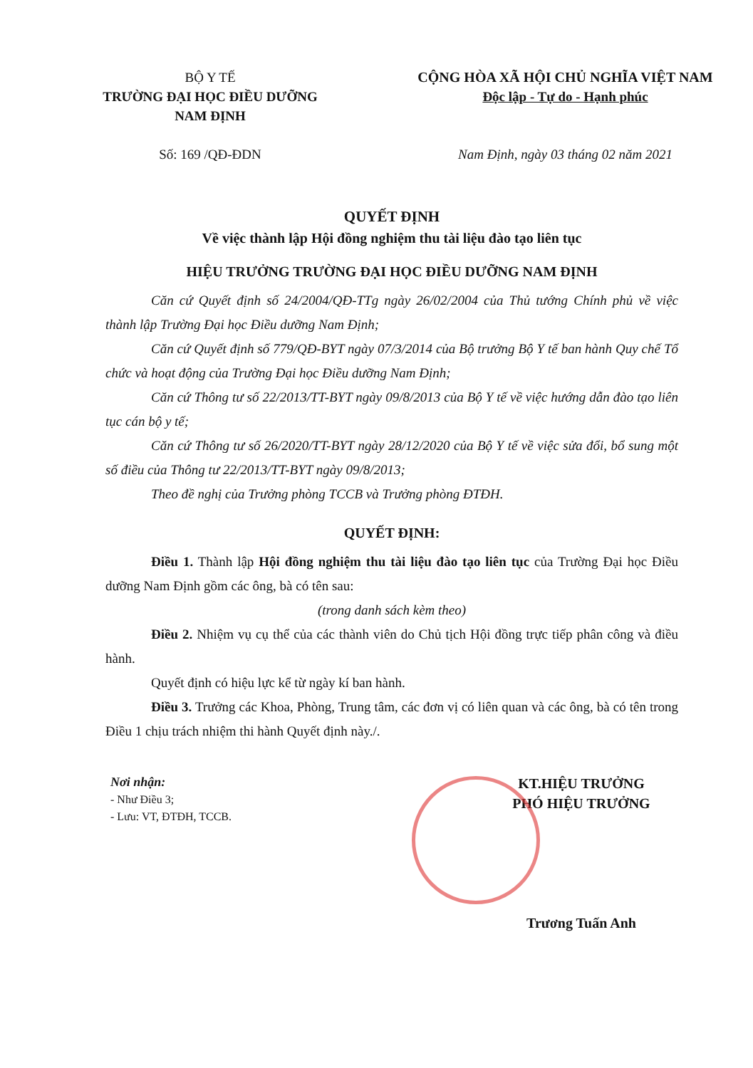BỘ Y TẾ
TRƯỜNG ĐẠI HỌC ĐIỀU DƯỠNG
NAM ĐỊNH
Số: 169 /QĐ-ĐDN
CỘNG HÒA XÃ HỘI CHỦ NGHĨA VIỆT NAM
Độc lập - Tự do - Hạnh phúc
Nam Định, ngày 03 tháng 02 năm 2021
QUYẾT ĐỊNH
Về việc thành lập Hội đồng nghiệm thu tài liệu đào tạo liên tục
HIỆU TRƯỞNG TRƯỜNG ĐẠI HỌC ĐIỀU DƯỠNG NAM ĐỊNH
Căn cứ Quyết định số 24/2004/QĐ-TTg ngày 26/02/2004 của Thủ tướng Chính phủ về việc thành lập Trường Đại học Điều dưỡng Nam Định;
Căn cứ Quyết định số 779/QĐ-BYT ngày 07/3/2014 của Bộ trưởng Bộ Y tế ban hành Quy chế Tổ chức và hoạt động của Trường Đại học Điều dưỡng Nam Định;
Căn cứ Thông tư số 22/2013/TT-BYT ngày 09/8/2013 của Bộ Y tế về việc hướng dẫn đào tạo liên tục cán bộ y tế;
Căn cứ Thông tư số 26/2020/TT-BYT ngày 28/12/2020 của Bộ Y tế về việc sửa đổi, bổ sung một số điều của Thông tư 22/2013/TT-BYT ngày 09/8/2013;
Theo đề nghị của Trưởng phòng TCCB và Trưởng phòng ĐTĐH.
QUYẾT ĐỊNH:
Điều 1. Thành lập Hội đồng nghiệm thu tài liệu đào tạo liên tục của Trường Đại học Điều dưỡng Nam Định gồm các ông, bà có tên sau:
(trong danh sách kèm theo)
Điều 2. Nhiệm vụ cụ thể của các thành viên do Chủ tịch Hội đồng trực tiếp phân công và điều hành.
Quyết định có hiệu lực kể từ ngày kí ban hành.
Điều 3. Trưởng các Khoa, Phòng, Trung tâm, các đơn vị có liên quan và các ông, bà có tên trong Điều 1 chịu trách nhiệm thi hành Quyết định này./.
Nơi nhận:
- Như Điều 3;
- Lưu: VT, ĐTĐH, TCCB.
KT.HIỆU TRƯỞNG
PHÓ HIỆU TRƯỞNG
Trương Tuấn Anh